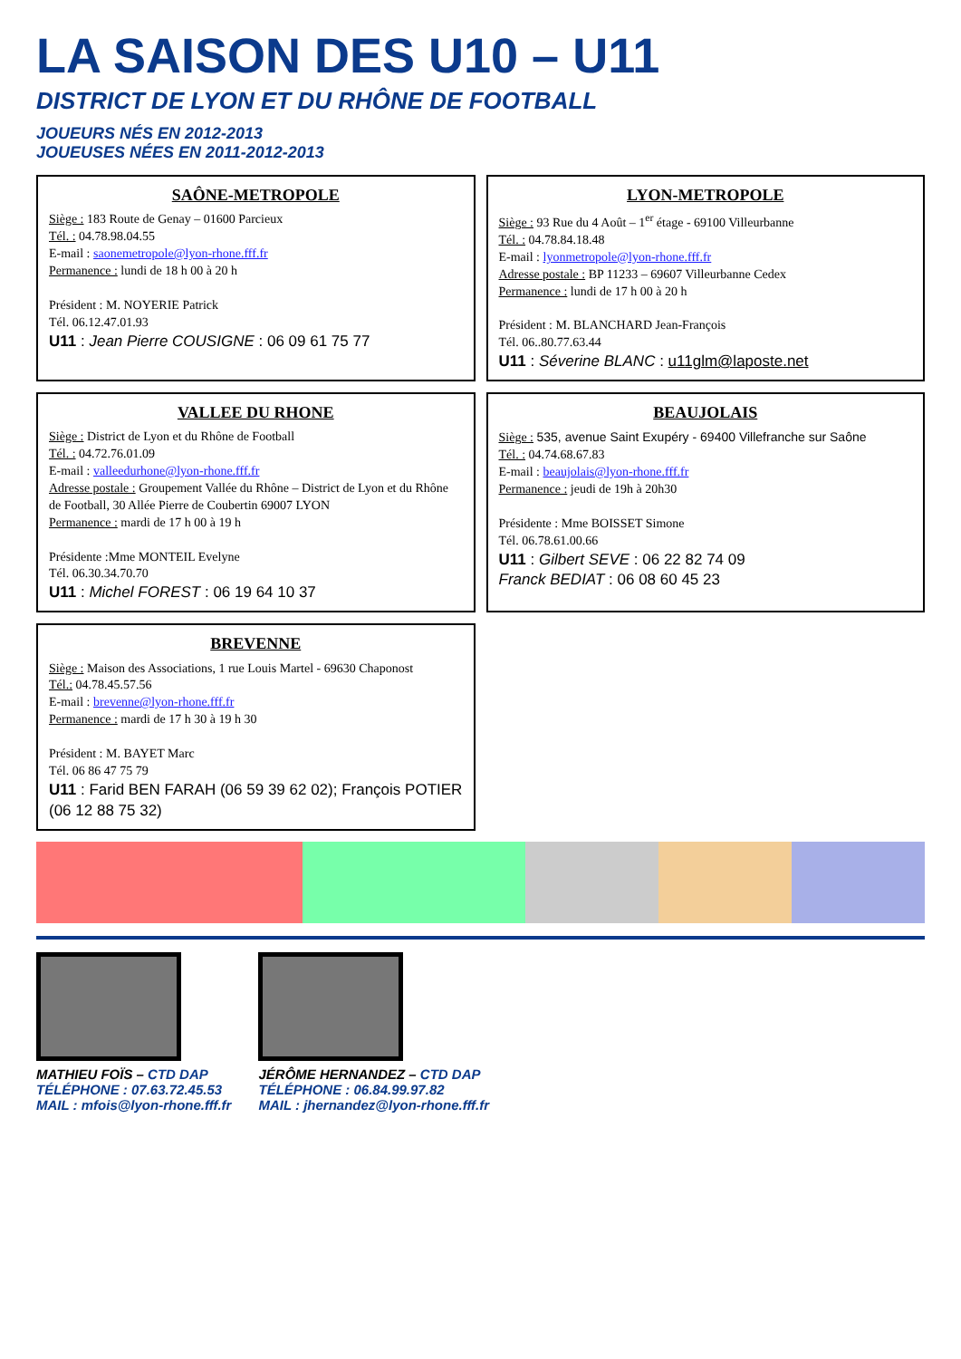LA SAISON DES U10 – U11
DISTRICT DE LYON ET DU RHÔNE DE FOOTBALL
JOUEURS NÉS EN 2012-2013
JOUEUSES NÉES EN 2011-2012-2013
SAÔNE-METROPOLE
Siège : 183 Route de Genay – 01600 Parcieux
Tél. : 04.78.98.04.55
E-mail : saonemetropole@lyon-rhone.fff.fr
Permanence : lundi de 18 h 00 à 20 h
Président : M. NOYERIE Patrick
Tél. 06.12.47.01.93
U11 : Jean Pierre COUSIGNE : 06 09 61 75 77
LYON-METROPOLE
Siège : 93 Rue du 4 Août – 1<sup>er</sup> étage - 69100 Villeurbanne
Tél. : 04.78.84.18.48
E-mail : lyonmetropole@lyon-rhone.fff.fr
Adresse postale : BP 11233 – 69607 Villeurbanne Cedex
Permanence : lundi de 17 h 00 à 20 h
Président : M. BLANCHARD Jean-François
Tél. 06..80.77.63.44
U11 : Séverine BLANC : u11glm@laposte.net
VALLEE DU RHONE
Siège : District de Lyon et du Rhône de Football
Tél. : 04.72.76.01.09
E-mail : valleedurhone@lyon-rhone.fff.fr
Adresse postale : Groupement Vallée du Rhône – District de Lyon et du Rhône de Football, 30 Allée Pierre de Coubertin 69007 LYON
Permanence : mardi de 17 h 00 à 19 h
Présidente :Mme MONTEIL Evelyne
Tél. 06.30.34.70.70
U11 : Michel FOREST : 06 19 64 10 37
BEAUJOLAIS
Siège : 535, avenue Saint Exupéry - 69400 Villefranche sur Saône
Tél. : 04.74.68.67.83
E-mail : beaujolais@lyon-rhone.fff.fr
Permanence : jeudi de 19h à 20h30
Présidente : Mme BOISSET Simone
Tél. 06.78.61.00.66
U11 : Gilbert SEVE : 06 22 82 74 09
Franck BEDIAT : 06 08 60 45 23
BREVENNE
Siège : Maison des Associations, 1 rue Louis Martel - 69630 Chaponost
Tél.: 04.78.45.57.56
E-mail : brevenne@lyon-rhone.fff.fr
Permanence : mardi de 17 h 30 à 19 h 30
Président : M. BAYET Marc
Tél. 06 86 47 75 79
U11 : Farid BEN FARAH (06 59 39 62 02); François POTIER (06 12 88 75 32)
MATHIEU FOÏS – CTD DAP
TÉLÉPHONE : 07.63.72.45.53
MAIL : mfois@lyon-rhone.fff.fr
JÉRÔME HERNANDEZ – CTD DAP
TÉLÉPHONE : 06.84.99.97.82
MAIL : jhernandez@lyon-rhone.fff.fr